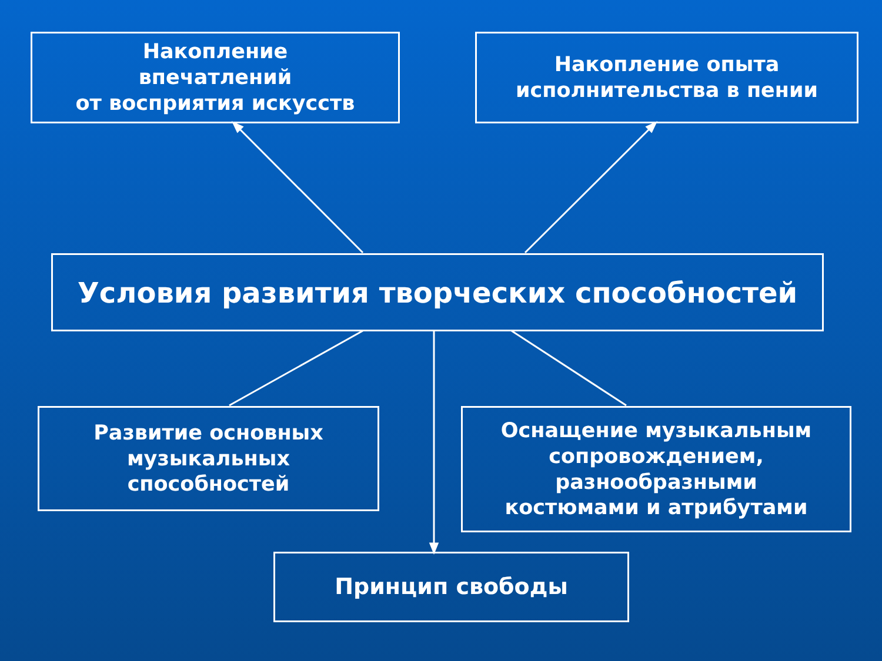Накопление
впечатлений
от восприятия искусств
Накопление опыта
исполнительства в пении
Условия развития творческих способностей
Развитие основных
музыкальных
способностей
Оснащение музыкальным
сопровождением,
разнообразными
костюмами и атрибутами
Принцип свободы